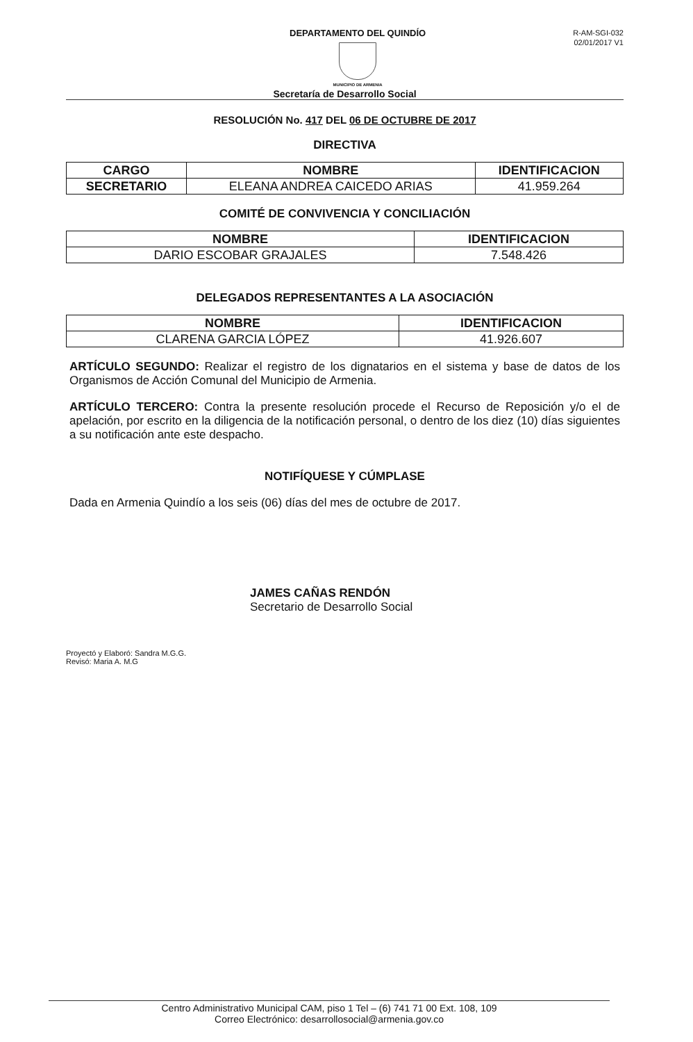DEPARTAMENTO DEL QUINDÍO
MUNICIPIO DE ARMENIA
R-AM-SGI-032
02/01/2017 V1
Secretaría de Desarrollo Social
RESOLUCIÓN No. 417 DEL 06 DE OCTUBRE DE 2017
DIRECTIVA
| CARGO | NOMBRE | IDENTIFICACION |
| --- | --- | --- |
| SECRETARIO | ELEANA ANDREA CAICEDO ARIAS | 41.959.264 |
COMITÉ DE CONVIVENCIA Y CONCILIACIÓN
| NOMBRE | IDENTIFICACION |
| --- | --- |
| DARIO ESCOBAR GRAJALES | 7.548.426 |
DELEGADOS REPRESENTANTES A LA ASOCIACIÓN
| NOMBRE | IDENTIFICACION |
| --- | --- |
| CLARENA GARCIA LÓPEZ | 41.926.607 |
ARTÍCULO SEGUNDO: Realizar el registro de los dignatarios en el sistema y base de datos de los Organismos de Acción Comunal del Municipio de Armenia.
ARTÍCULO TERCERO: Contra la presente resolución procede el Recurso de Reposición y/o el de apelación, por escrito en la diligencia de la notificación personal, o dentro de los diez (10) días siguientes a su notificación ante este despacho.
NOTIFÍQUESE Y CÚMPLASE
Dada en Armenia Quindío a los seis (06) días del mes de octubre de 2017.
JAMES CAÑAS RENDÓN
Secretario de Desarrollo Social
Proyectó y Elaboró: Sandra M.G.G.
Revisó: Maria A. M.G
Centro Administrativo Municipal CAM, piso 1 Tel – (6) 741 71 00 Ext. 108, 109
Correo Electrónico: desarrollosocial@armenia.gov.co